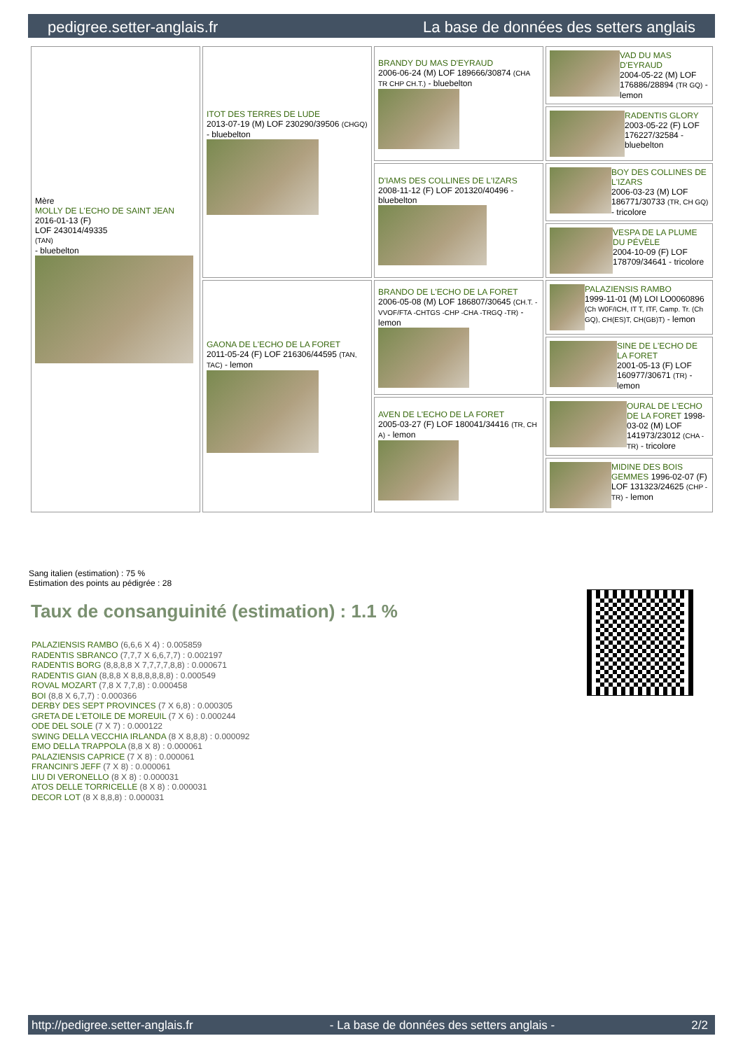pedigree.setter-anglais.fr La base de données des setters anglais
| Mère MOLLY DE L'ECHO DE SAINT JEAN 2016-01-13 (F) LOF 243014/49335 (TAN) - bluebelton | ITOT DES TERRES DE LUDE 2013-07-19 (M) LOF 230290/39506 (CHGQ) - bluebelton | BRANDY DU MAS D'EYRAUD 2006-06-24 (M) LOF 189666/30874 (CHA TR CHP CH.T.) - bluebelton | VAD DU MAS D'EYRAUD 2004-05-22 (M) LOF 176886/28894 (TR GQ) - lemon |
| | | | RADENTIS GLORY 2003-05-22 (F) LOF 176227/32584 - bluebelton |
| | | D'IAMS DES COLLINES DE L'IZARS 2008-11-12 (F) LOF 201320/40496 - bluebelton | BOY DES COLLINES DE L'IZARS 2006-03-23 (M) LOF 186771/30733 (TR, CH GQ) - tricolore |
| | | | VESPA DE LA PLUME DU PÉVÈLE 2004-10-09 (F) LOF 178709/34641 - tricolore |
| | GAONA DE L'ECHO DE LA FORET 2011-05-24 (F) LOF 216306/44595 (TAN, TAC) - lemon | BRANDO DE L'ECHO DE LA FORET 2006-05-08 (M) LOF 186807/30645 (CH.T. -VVOF/FTA -CHTGS -CHP -CHA -TRGQ -TR) - lemon | PALAZIENSIS RAMBO 1999-11-01 (M) LOI LO0060896 (Ch W0F/ICH, IT T, ITF, Camp. Tr. (Ch GQ), CH(ES)T, CH(GB)T) - lemon |
| | | | SINE DE L'ECHO DE LA FORET 2001-05-13 (F) LOF 160977/30671 (TR) - lemon |
| | | AVEN DE L'ECHO DE LA FORET 2005-03-27 (F) LOF 180041/34416 (TR, CH A) - lemon | OURAL DE L'ECHO DE LA FORET 1998-03-02 (M) LOF 141973/23012 (CHA -TR) - tricolore |
| | | | MIDINE DES BOIS GEMMES 1996-02-07 (F) LOF 131323/24625 (CHP -TR) - lemon |
Sang italien (estimation) : 75 %
Estimation des points au pédigrée : 28
Taux de consanguinité (estimation) : 1.1 %
PALAZIENSIS RAMBO (6,6,6 X 4) : 0.005859
RADENTIS SBRANCO (7,7,7 X 6,6,7,7) : 0.002197
RADENTIS BORG (8,8,8,8 X 7,7,7,7,8,8) : 0.000671
RADENTIS GIAN (8,8,8 X 8,8,8,8,8,8) : 0.000549
ROVAL MOZART (7,8 X 7,7,8) : 0.000458
BOI (8,8 X 6,7,7) : 0.000366
DERBY DES SEPT PROVINCES (7 X 6,8) : 0.000305
GRETA DE L'ETOILE DE MOREUIL (7 X 6) : 0.000244
ODE DEL SOLE (7 X 7) : 0.000122
SWING DELLA VECCHIA IRLANDA (8 X 8,8,8) : 0.000092
EMO DELLA TRAPPOLA (8,8 X 8) : 0.000061
PALAZIENSIS CAPRICE (7 X 8) : 0.000061
FRANCINI'S JEFF (7 X 8) : 0.000061
LIU DI VERONELLO (8 X 8) : 0.000031
ATOS DELLE TORRICELLE (8 X 8) : 0.000031
DECOR LOT (8 X 8,8,8) : 0.000031
http://pedigree.setter-anglais.fr - La base de données des setters anglais - 2/2